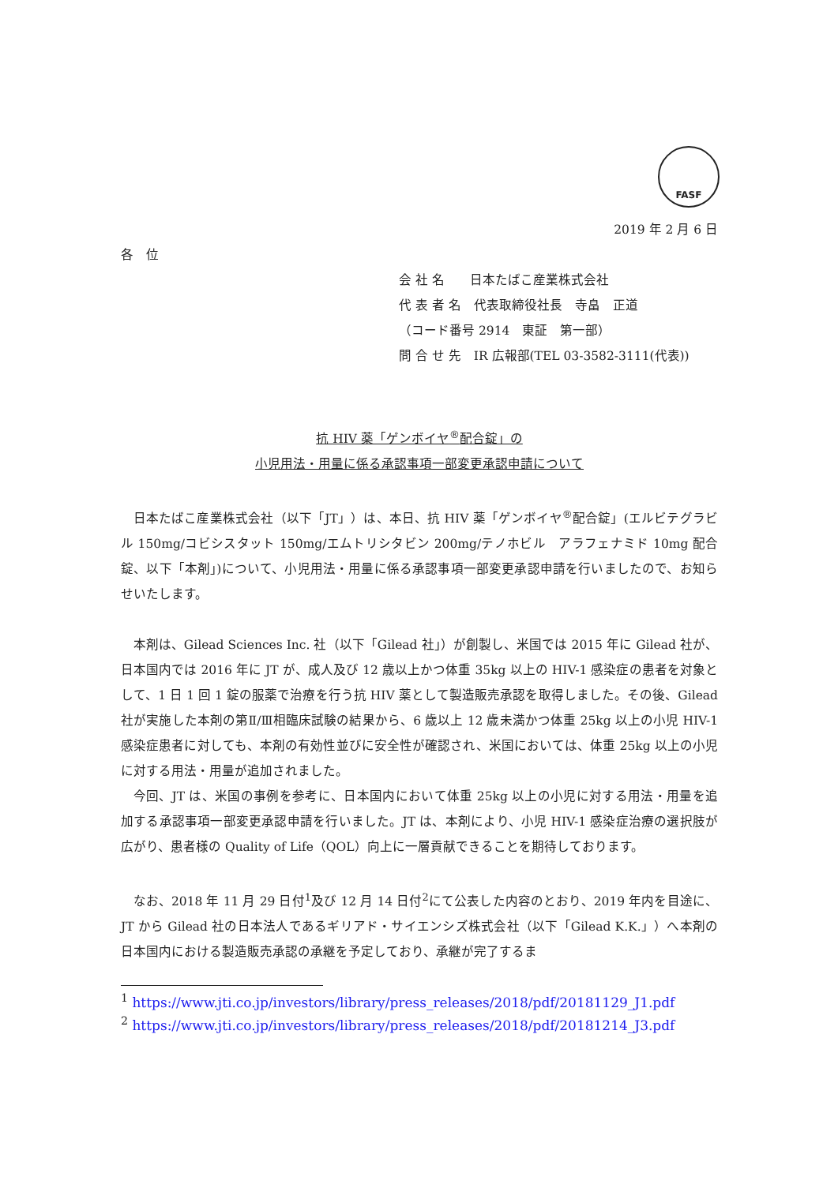FASF
2019 年 2 月 6 日
各　位
会 社 名　　日本たばこ産業株式会社
代 表 者 名　代表取締役社長　寺畠　正道
（コード番号 2914　東証　第一部）
問 合 せ 先　IR 広報部(TEL 03-3582-3111(代表))
抗 HIV 薬「ゲンボイヤ<sup>®</sup>配合錠」の
小児用法・用量に係る承認事項一部変更承認申請について
日本たばこ産業株式会社（以下「JT」）は、本日、抗 HIV 薬「ゲンボイヤ<sup>®</sup>配合錠」(エルビテグラビル 150mg/コビシスタット 150mg/エムトリシタビン 200mg/テノホビル　アラフェナミド 10mg 配合錠、以下「本剤」)について、小児用法・用量に係る承認事項一部変更承認申請を行いましたので、お知らせいたします。
本剤は、Gilead Sciences Inc. 社（以下「Gilead 社」）が創製し、米国では 2015 年に Gilead 社が、日本国内では 2016 年に JT が、成人及び 12 歳以上かつ体重 35kg 以上の HIV-1 感染症の患者を対象として、1 日 1 回 1 錠の服薬で治療を行う抗 HIV 薬として製造販売承認を取得しました。その後、Gilead 社が実施した本剤の第Ⅱ/Ⅲ相臨床試験の結果から、6 歳以上 12 歳未満かつ体重 25kg 以上の小児 HIV-1 感染症患者に対しても、本剤の有効性並びに安全性が確認され、米国においては、体重 25kg 以上の小児に対する用法・用量が追加されました。
今回、JT は、米国の事例を参考に、日本国内において体重 25kg 以上の小児に対する用法・用量を追加する承認事項一部変更承認申請を行いました。JT は、本剤により、小児 HIV-1 感染症治療の選択肢が広がり、患者様の Quality of Life（QOL）向上に一層貢献できることを期待しております。
なお、2018 年 11 月 29 日付<sup>1</sup>及び 12 月 14 日付<sup>2</sup>にて公表した内容のとおり、2019 年内を目途に、JT から Gilead 社の日本法人であるギリアド・サイエンシズ株式会社（以下「Gilead K.K.」）へ本剤の日本国内における製造販売承認の承継を予定しており、承継が完了するま
<sup>1</sup> https://www.jti.co.jp/investors/library/press_releases/2018/pdf/20181129_J1.pdf
<sup>2</sup> https://www.jti.co.jp/investors/library/press_releases/2018/pdf/20181214_J3.pdf